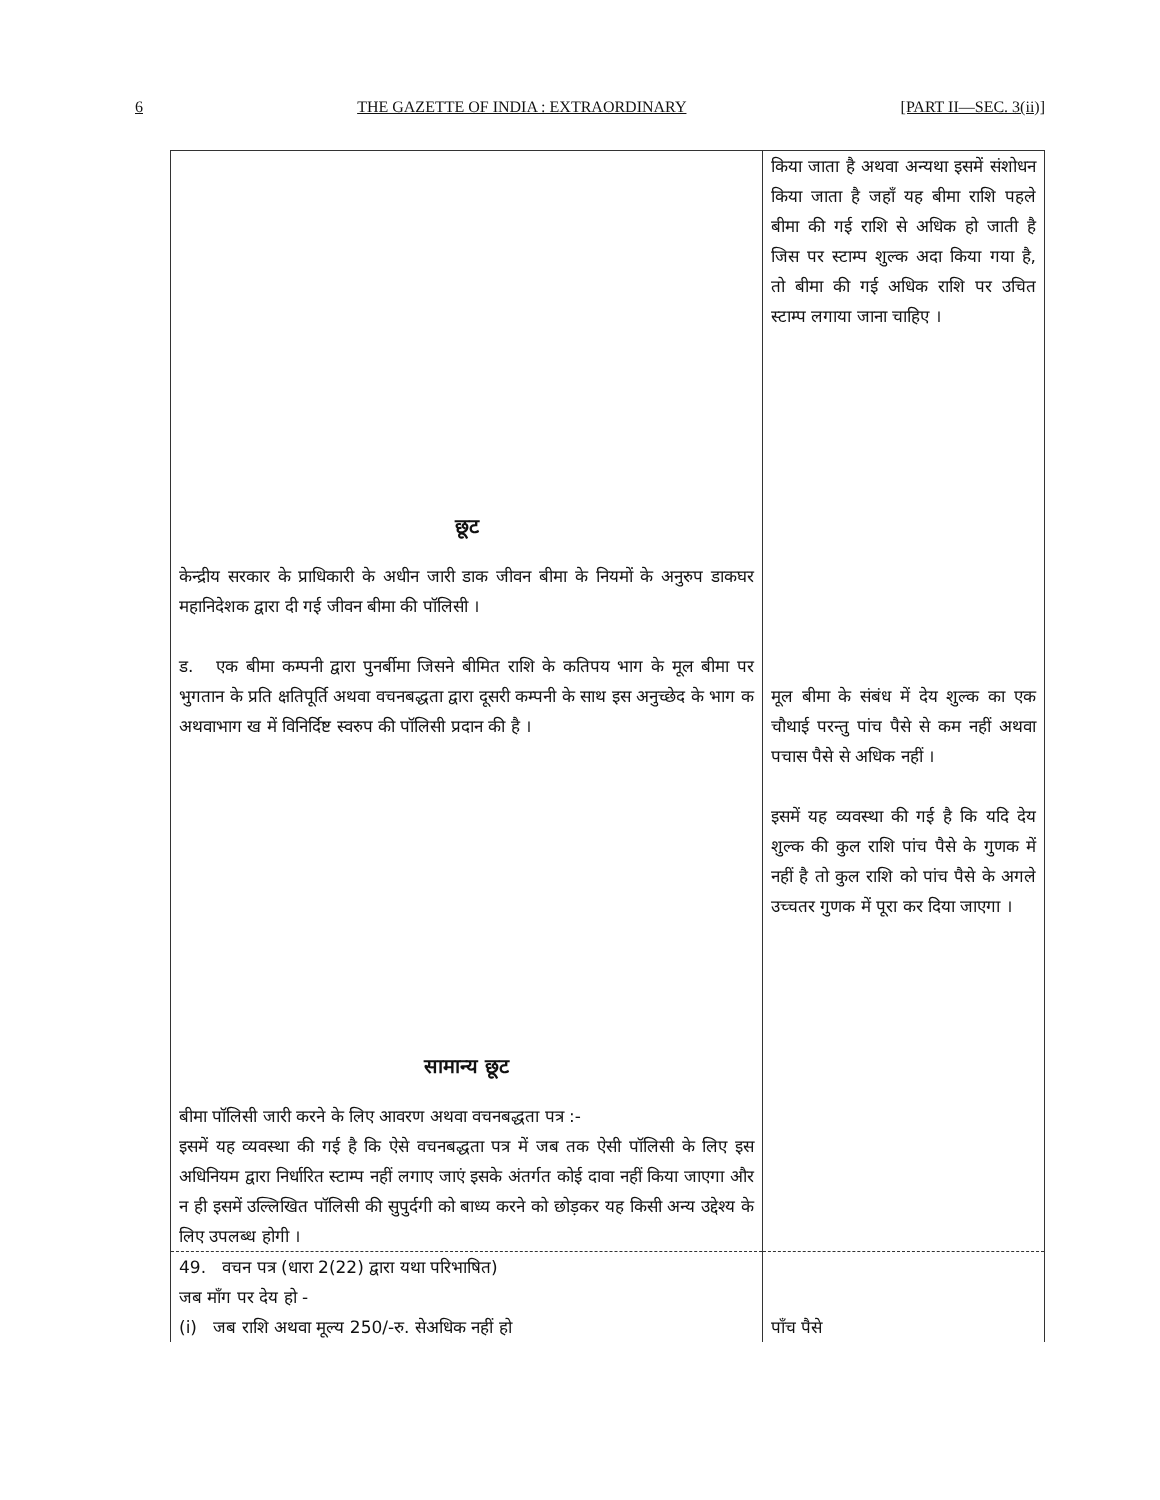6 THE GAZETTE OF INDIA : EXTRAORDINARY [PART II—SEC. 3(ii)]
| | किया जाता है अथवा अन्यथा इसमें संशोधन किया जाता है जहाँ यह बीमा राशि पहले बीमा की गई राशि से अधिक हो जाती है जिस पर स्टाम्प शुल्क अदा किया गया है, तो बीमा की गई अधिक राशि पर उचित स्टाम्प लगाया जाना चाहिए । |
| छूट केन्द्रीय सरकार के प्राधिकारी के अधीन जारी डाक जीवन बीमा के नियमों के अनुरुप डाकघर महानिदेशक द्वारा दी गई जीवन बीमा की पॉलिसी । ड. एक बीमा कम्पनी द्वारा पुनर्बीमा जिसने बीमित राशि के कतिपय भाग के मूल बीमा पर भुगतान के प्रति क्षतिपूर्ति अथवा वचनबद्धता द्वारा दूसरी कम्पनी के साथ इस अनुच्छेद के भाग क अथवाभाग ख में विनिर्दिष्ट स्वरुप की पॉलिसी प्रदान की है । सामान्य छूट बीमा पॉलिसी जारी करने के लिए आवरण अथवा वचनबद्धता पत्र :- इसमें यह व्यवस्था की गई है कि ऐसे वचनबद्धता पत्र में जब तक ऐसी पॉलिसी के लिए इस अधिनियम द्वारा निर्धारित स्टाम्प नहीं लगाए जाएं इसके अंतर्गत कोई दावा नहीं किया जाएगा और न ही इसमें उल्लिखित पॉलिसी की सुपुर्दगी को बाध्य करने को छोड़कर यह किसी अन्य उद्देश्य के लिए उपलब्ध होगी । | मूल बीमा के संबंध में देय शुल्क का एक चौथाई परन्तु पांच पैसे से कम नहीं अथवा पचास पैसे से अधिक नहीं । इसमें यह व्यवस्था की गई है कि यदि देय शुल्क की कुल राशि पांच पैसे के गुणक में नहीं है तो कुल राशि को पांच पैसे के अगले उच्चतर गुणक में पूरा कर दिया जाएगा । |
| 49. वचन पत्र (धारा 2(22) द्वारा यथा परिभाषित) जब माँग पर देय हो - (i) जब राशि अथवा मूल्य 250/-रु. सेअधिक नहीं हो | पाँच पैसे |